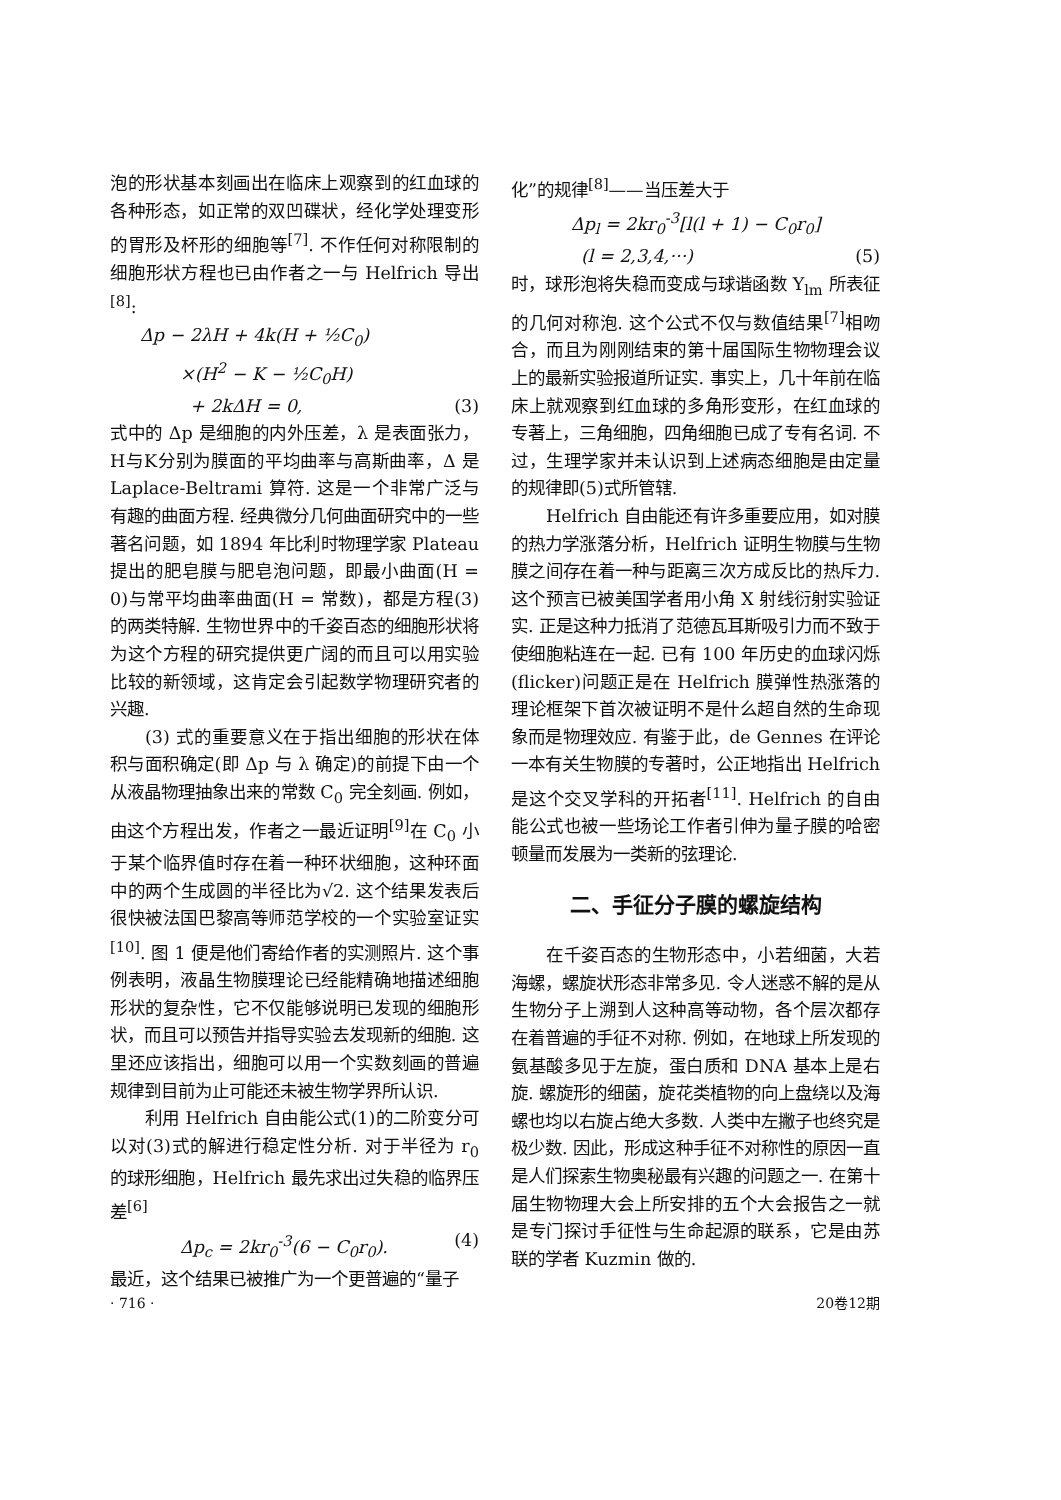泡的形状基本刻画出在临床上观察到的红血球的各种形态，如正常的双凹碟状，经化学处理变形的胃形及杯形的细胞等<sup>[7]</sup>. 不作任何对称限制的细胞形状方程也已由作者之一与 Helfrich 导出<sup>[8]</sup>:
Δp − 2λH + 4k(H + ½C<sub>0</sub>)
×(H<sup>2</sup> − K − ½C<sub>0</sub>H)
+ 2kΔH = 0, (3)
式中的 Δp 是细胞的内外压差，λ 是表面张力，H与K分别为膜面的平均曲率与高斯曲率，Δ 是 Laplace-Beltrami 算符. 这是一个非常广泛与有趣的曲面方程. 经典微分几何曲面研究中的一些著名问题，如 1894 年比利时物理学家 Plateau 提出的肥皂膜与肥皂泡问题，即最小曲面(H = 0)与常平均曲率曲面(H = 常数)，都是方程(3)的两类特解. 生物世界中的千姿百态的细胞形状将为这个方程的研究提供更广阔的而且可以用实验比较的新领域，这肯定会引起数学物理研究者的兴趣.
(3) 式的重要意义在于指出细胞的形状在体积与面积确定(即 Δp 与 λ 确定)的前提下由一个从液晶物理抽象出来的常数 C<sub>0</sub> 完全刻画. 例如，由这个方程出发，作者之一最近证明<sup>[9]</sup>在 C<sub>0</sub> 小于某个临界值时存在着一种环状细胞，这种环面中的两个生成圆的半径比为√2. 这个结果发表后很快被法国巴黎高等师范学校的一个实验室证实<sup>[10]</sup>. 图 1 便是他们寄给作者的实测照片. 这个事例表明，液晶生物膜理论已经能精确地描述细胞形状的复杂性，它不仅能够说明已发现的细胞形状，而且可以预告并指导实验去发现新的细胞. 这里还应该指出，细胞可以用一个实数刻画的普遍规律到目前为止可能还未被生物学界所认识.
利用 Helfrich 自由能公式(1)的二阶变分可以对(3)式的解进行稳定性分析. 对于半径为 r<sub>0</sub> 的球形细胞，Helfrich 最先求出过失稳的临界压差<sup>[6]</sup>
Δp<sub>c</sub> = 2kr<sub>0</sub><sup>-3</sup>(6 − C<sub>0</sub>r<sub>0</sub>). (4)
最近，这个结果已被推广为一个更普遍的“量子
化”的规律<sup>[8]</sup>——当压差大于
Δp<sub>l</sub> = 2kr<sub>0</sub><sup>-3</sup>[l(l + 1) − C<sub>0</sub>r<sub>0</sub>]
(l = 2,3,4,···) (5)
时，球形泡将失稳而变成与球谐函数 Y<sub>lm</sub> 所表征的几何对称泡. 这个公式不仅与数值结果<sup>[7]</sup>相吻合，而且为刚刚结束的第十届国际生物物理会议上的最新实验报道所证实. 事实上，几十年前在临床上就观察到红血球的多角形变形，在红血球的专著上，三角细胞，四角细胞已成了专有名词. 不过，生理学家并未认识到上述病态细胞是由定量的规律即(5)式所管辖.
Helfrich 自由能还有许多重要应用，如对膜的热力学涨落分析，Helfrich 证明生物膜与生物膜之间存在着一种与距离三次方成反比的热斥力. 这个预言已被美国学者用小角 X 射线衍射实验证实. 正是这种力抵消了范德瓦耳斯吸引力而不致于使细胞粘连在一起. 已有 100 年历史的血球闪烁(flicker)问题正是在 Helfrich 膜弹性热涨落的理论框架下首次被证明不是什么超自然的生命现象而是物理效应. 有鉴于此，de Gennes 在评论一本有关生物膜的专著时，公正地指出 Helfrich 是这个交叉学科的开拓者<sup>[11]</sup>. Helfrich 的自由能公式也被一些场论工作者引伸为量子膜的哈密顿量而发展为一类新的弦理论.
二、手征分子膜的螺旋结构
在千姿百态的生物形态中，小若细菌，大若海螺，螺旋状形态非常多见. 令人迷惑不解的是从生物分子上溯到人这种高等动物，各个层次都存在着普遍的手征不对称. 例如，在地球上所发现的氨基酸多见于左旋，蛋白质和 DNA 基本上是右旋. 螺旋形的细菌，旋花类植物的向上盘绕以及海螺也均以右旋占绝大多数. 人类中左撇子也终究是极少数. 因此，形成这种手征不对称性的原因一直是人们探索生物奥秘最有兴趣的问题之一. 在第十届生物物理大会上所安排的五个大会报告之一就是专门探讨手征性与生命起源的联系，它是由苏联的学者 Kuzmin 做的.
· 716 · 20卷12期